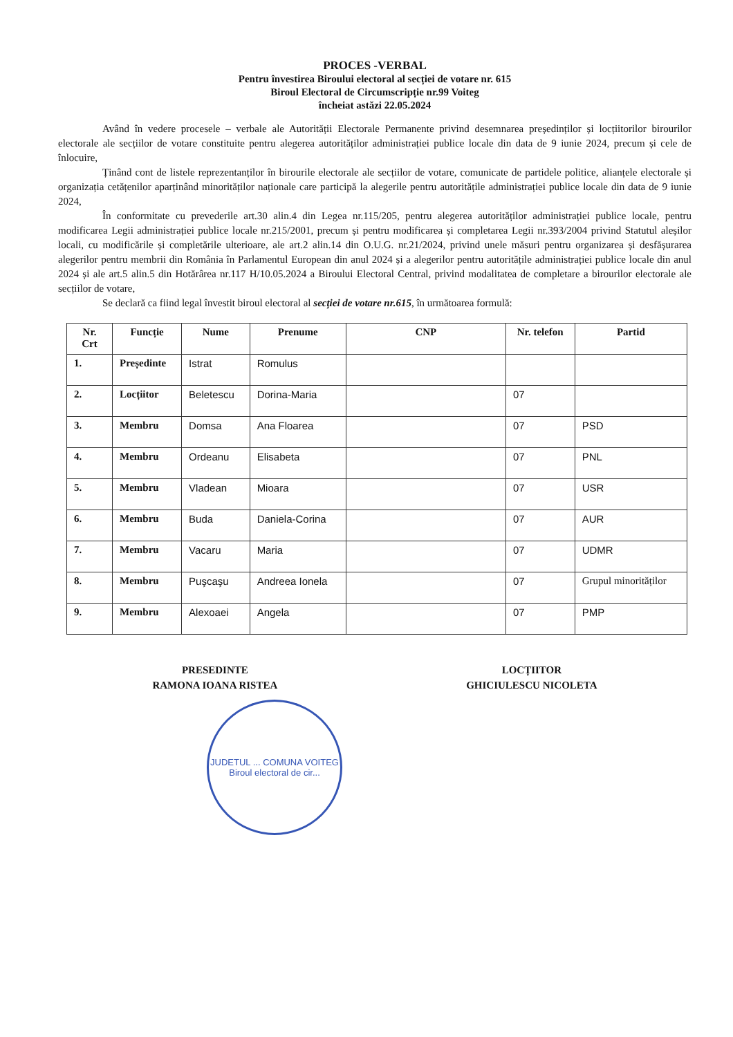PROCES -VERBAL
Pentru învestirea Biroului electoral al secției de votare nr. 615
Biroul Electoral de Circumscripție nr.99 Voiteg
încheiat astăzi 22.05.2024
Având în vedere procesele – verbale ale Autorității Electorale Permanente privind desemnarea președinților și locțiitorilor birourilor electorale ale secțiilor de votare constituite pentru alegerea autorităților administrației publice locale din data de 9 iunie 2024, precum și cele de înlocuire,
Ținând cont de listele reprezentanților în birourile electorale ale secțiilor de votare, comunicate de partidele politice, alianțele electorale și organizația cetățenilor aparținând minorităților naționale care participă la alegerile pentru autoritățile administrației publice locale din data de 9 iunie 2024,
În conformitate cu prevederile art.30 alin.4 din Legea nr.115/205, pentru alegerea autorităților administrației publice locale, pentru modificarea Legii administrației publice locale nr.215/2001, precum și pentru modificarea și completarea Legii nr.393/2004 privind Statutul aleșilor locali, cu modificările și completările ulterioare, ale art.2 alin.14 din O.U.G. nr.21/2024, privind unele măsuri pentru organizarea și desfășurarea alegerilor pentru membrii din România în Parlamentul European din anul 2024 și a alegerilor pentru autoritățile administrației publice locale din anul 2024 și ale art.5 alin.5 din Hotărârea nr.117 H/10.05.2024 a Biroului Electoral Central, privind modalitatea de completare a birourilor electorale ale secțiilor de votare,
Se declară ca fiind legal învestit biroul electoral al secției de votare nr.615, în următoarea formulă:
| Nr. Crt | Funcție | Nume | Prenume | CNP | Nr. telefon | Partid |
| --- | --- | --- | --- | --- | --- | --- |
| 1. | Președinte | Istrat | Romulus | | | |
| 2. | Locțiitor | Beletescu | Dorina-Maria | | 07 | |
| 3. | Membru | Domsa | Ana Floarea | | 07 | PSD |
| 4. | Membru | Ordeanu | Elisabeta | | 07 | PNL |
| 5. | Membru | Vladean | Mioara | | 07 | USR |
| 6. | Membru | Buda | Daniela-Corina | | 07 | AUR |
| 7. | Membru | Vacaru | Maria | | 07 | UDMR |
| 8. | Membru | Puşcaşu | Andreea Ionela | | 07 | Grupul minorităților |
| 9. | Membru | Alexoaei | Angela | | 07 | PMP |
PRESEDINTE
RAMONA IOANA RISTEA
LOCȚIITOR
GHICIULESCU NICOLETA
JUDETUL ... COMUNA VOITEG
Biroul electoral de cir...